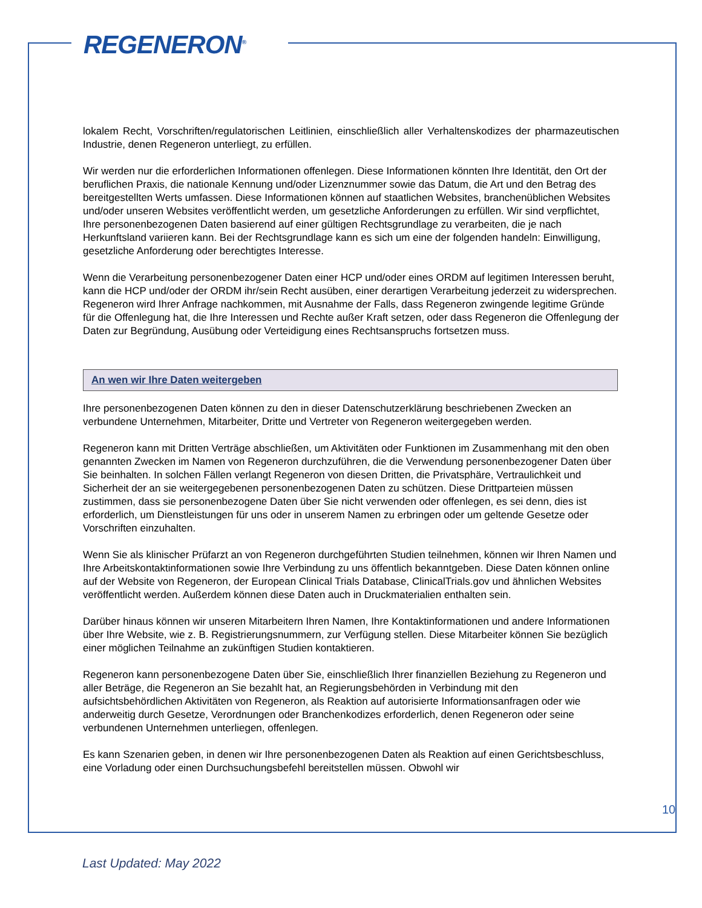REGENERON<sup>®</sup>
lokalem Recht, Vorschriften/regulatorischen Leitlinien, einschließlich aller Verhaltenskodizes der pharmazeutischen Industrie, denen Regeneron unterliegt, zu erfüllen.
Wir werden nur die erforderlichen Informationen offenlegen. Diese Informationen könnten Ihre Identität, den Ort der beruflichen Praxis, die nationale Kennung und/oder Lizenznummer sowie das Datum, die Art und den Betrag des bereitgestellten Werts umfassen. Diese Informationen können auf staatlichen Websites, branchenüblichen Websites und/oder unseren Websites veröffentlicht werden, um gesetzliche Anforderungen zu erfüllen. Wir sind verpflichtet, Ihre personenbezogenen Daten basierend auf einer gültigen Rechtsgrundlage zu verarbeiten, die je nach Herkunftsland variieren kann. Bei der Rechtsgrundlage kann es sich um eine der folgenden handeln: Einwilligung, gesetzliche Anforderung oder berechtigtes Interesse.
Wenn die Verarbeitung personenbezogener Daten einer HCP und/oder eines ORDM auf legitimen Interessen beruht, kann die HCP und/oder der ORDM ihr/sein Recht ausüben, einer derartigen Verarbeitung jederzeit zu widersprechen. Regeneron wird Ihrer Anfrage nachkommen, mit Ausnahme der Falls, dass Regeneron zwingende legitime Gründe für die Offenlegung hat, die Ihre Interessen und Rechte außer Kraft setzen, oder dass Regeneron die Offenlegung der Daten zur Begründung, Ausübung oder Verteidigung eines Rechtsanspruchs fortsetzen muss.
An wen wir Ihre Daten weitergeben
Ihre personenbezogenen Daten können zu den in dieser Datenschutzerklärung beschriebenen Zwecken an verbundene Unternehmen, Mitarbeiter, Dritte und Vertreter von Regeneron weitergegeben werden.
Regeneron kann mit Dritten Verträge abschließen, um Aktivitäten oder Funktionen im Zusammenhang mit den oben genannten Zwecken im Namen von Regeneron durchzuführen, die die Verwendung personenbezogener Daten über Sie beinhalten. In solchen Fällen verlangt Regeneron von diesen Dritten, die Privatsphäre, Vertraulichkeit und Sicherheit der an sie weitergegebenen personenbezogenen Daten zu schützen. Diese Drittparteien müssen zustimmen, dass sie personenbezogene Daten über Sie nicht verwenden oder offenlegen, es sei denn, dies ist erforderlich, um Dienstleistungen für uns oder in unserem Namen zu erbringen oder um geltende Gesetze oder Vorschriften einzuhalten.
Wenn Sie als klinischer Prüfarzt an von Regeneron durchgeführten Studien teilnehmen, können wir Ihren Namen und Ihre Arbeitskontaktinformationen sowie Ihre Verbindung zu uns öffentlich bekanntgeben. Diese Daten können online auf der Website von Regeneron, der European Clinical Trials Database, ClinicalTrials.gov und ähnlichen Websites veröffentlicht werden. Außerdem können diese Daten auch in Druckmaterialien enthalten sein.
Darüber hinaus können wir unseren Mitarbeitern Ihren Namen, Ihre Kontaktinformationen und andere Informationen über Ihre Website, wie z. B. Registrierungsnummern, zur Verfügung stellen. Diese Mitarbeiter können Sie bezüglich einer möglichen Teilnahme an zukünftigen Studien kontaktieren.
Regeneron kann personenbezogene Daten über Sie, einschließlich Ihrer finanziellen Beziehung zu Regeneron und aller Beträge, die Regeneron an Sie bezahlt hat, an Regierungsbehörden in Verbindung mit den aufsichtsbehördlichen Aktivitäten von Regeneron, als Reaktion auf autorisierte Informationsanfragen oder wie anderweitig durch Gesetze, Verordnungen oder Branchenkodizes erforderlich, denen Regeneron oder seine verbundenen Unternehmen unterliegen, offenlegen.
Es kann Szenarien geben, in denen wir Ihre personenbezogenen Daten als Reaktion auf einen Gerichtsbeschluss, eine Vorladung oder einen Durchsuchungsbefehl bereitstellen müssen. Obwohl wir
10
Last Updated: May 2022